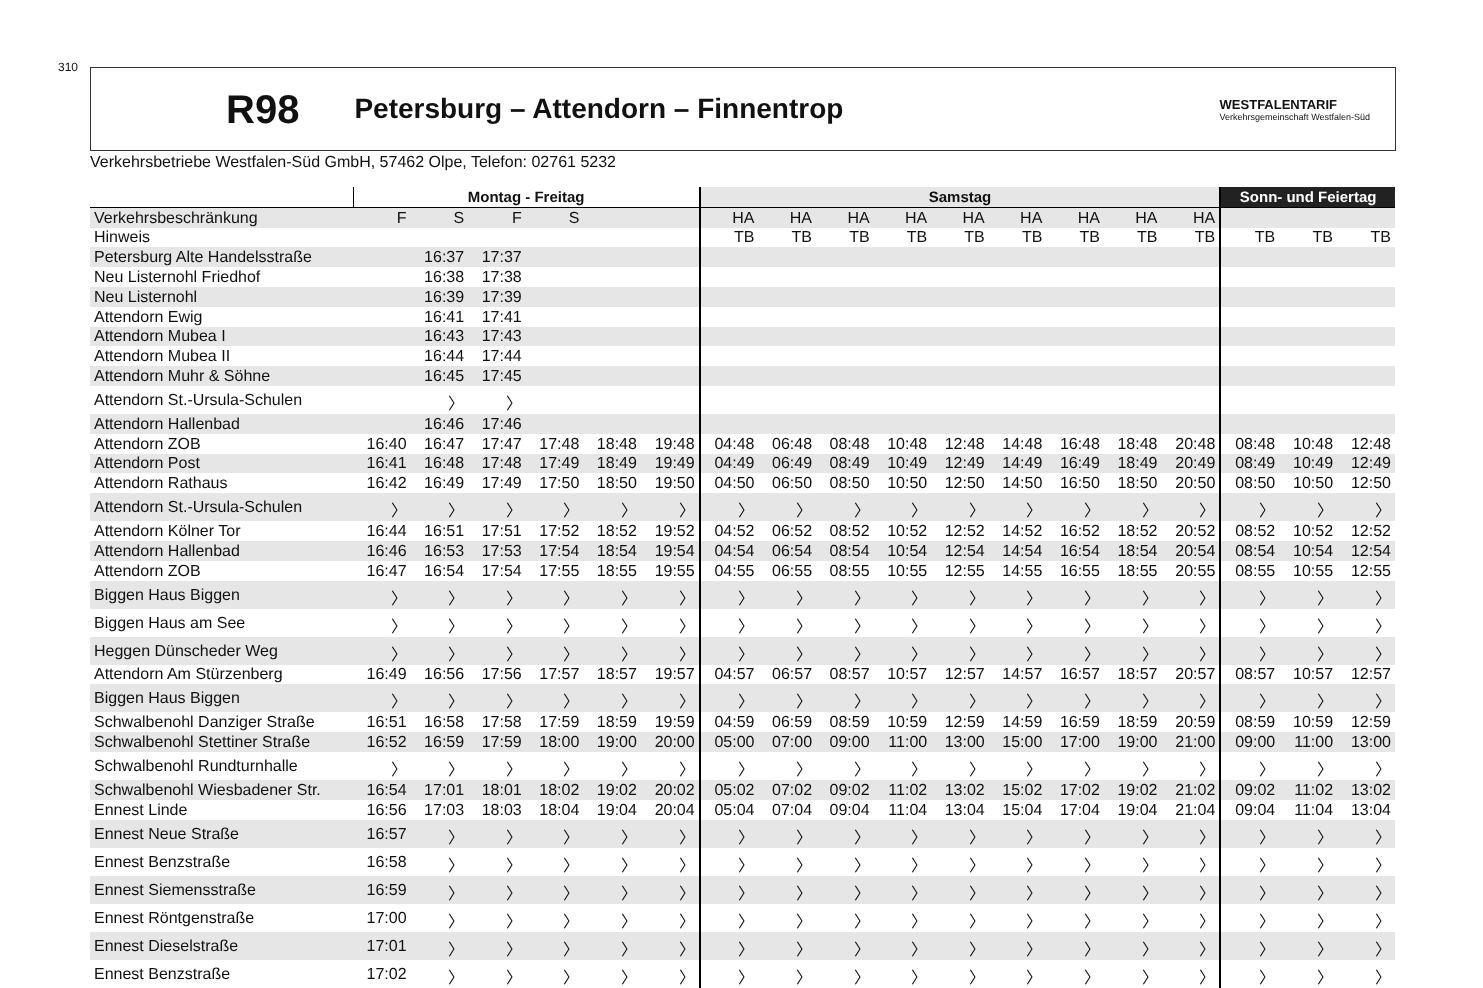310 R98 Petersburg – Attendorn – Finnentrop WESTFALENTARIF
Verkehrsgemeinschaft Westfalen-Süd
Verkehrsbetriebe Westfalen-Süd GmbH, 57462 Olpe, Telefon: 02761 5232
| | Montag - Freitag | | | | | | Samstag | | | | | | | | | Sonn- und Feiertag | | |
| --- | --- | --- | --- | --- | --- | --- | --- | --- | --- | --- | --- | --- | --- | --- | --- | --- | --- | --- |
| Verkehrsbeschränkung | F | S | F | S | | | HA | HA | HA | HA | HA | HA | HA | HA | HA | | | |
| Hinweis | | | | | | | TB | TB | TB | TB | TB | TB | TB | TB | TB | TB | TB | TB |
| Petersburg Alte Handelsstraße | | 16:37 | 17:37 | | | | | | | | | | | | | | | |
| Neu Listernohl Friedhof | | 16:38 | 17:38 | | | | | | | | | | | | | | | |
| Neu Listernohl | | 16:39 | 17:39 | | | | | | | | | | | | | | | |
| Attendorn Ewig | | 16:41 | 17:41 | | | | | | | | | | | | | | | |
| Attendorn Mubea I | | 16:43 | 17:43 | | | | | | | | | | | | | | | |
| Attendorn Mubea II | | 16:44 | 17:44 | | | | | | | | | | | | | | | |
| Attendorn Muhr & Söhne | | 16:45 | 17:45 | | | | | | | | | | | | | | | |
| Attendorn St.-Ursula-Schulen | | 〉 | 〉 | | | | | | | | | | | | | | | |
| Attendorn Hallenbad | | 16:46 | 17:46 | | | | | | | | | | | | | | | |
| Attendorn ZOB | 16:40 | 16:47 | 17:47 | 17:48 | 18:48 | 19:48 | 04:48 | 06:48 | 08:48 | 10:48 | 12:48 | 14:48 | 16:48 | 18:48 | 20:48 | 08:48 | 10:48 | 12:48 |
| Attendorn Post | 16:41 | 16:48 | 17:48 | 17:49 | 18:49 | 19:49 | 04:49 | 06:49 | 08:49 | 10:49 | 12:49 | 14:49 | 16:49 | 18:49 | 20:49 | 08:49 | 10:49 | 12:49 |
| Attendorn Rathaus | 16:42 | 16:49 | 17:49 | 17:50 | 18:50 | 19:50 | 04:50 | 06:50 | 08:50 | 10:50 | 12:50 | 14:50 | 16:50 | 18:50 | 20:50 | 08:50 | 10:50 | 12:50 |
| Attendorn St.-Ursula-Schulen | 〉 | 〉 | 〉 | 〉 | 〉 | 〉 | 〉 | 〉 | 〉 | 〉 | 〉 | 〉 | 〉 | 〉 | 〉 | 〉 | 〉 | 〉 |
| Attendorn Kölner Tor | 16:44 | 16:51 | 17:51 | 17:52 | 18:52 | 19:52 | 04:52 | 06:52 | 08:52 | 10:52 | 12:52 | 14:52 | 16:52 | 18:52 | 20:52 | 08:52 | 10:52 | 12:52 |
| Attendorn Hallenbad | 16:46 | 16:53 | 17:53 | 17:54 | 18:54 | 19:54 | 04:54 | 06:54 | 08:54 | 10:54 | 12:54 | 14:54 | 16:54 | 18:54 | 20:54 | 08:54 | 10:54 | 12:54 |
| Attendorn ZOB | 16:47 | 16:54 | 17:54 | 17:55 | 18:55 | 19:55 | 04:55 | 06:55 | 08:55 | 10:55 | 12:55 | 14:55 | 16:55 | 18:55 | 20:55 | 08:55 | 10:55 | 12:55 |
| Biggen Haus Biggen | 〉 | 〉 | 〉 | 〉 | 〉 | 〉 | 〉 | 〉 | 〉 | 〉 | 〉 | 〉 | 〉 | 〉 | 〉 | 〉 | 〉 | 〉 |
| Biggen Haus am See | 〉 | 〉 | 〉 | 〉 | 〉 | 〉 | 〉 | 〉 | 〉 | 〉 | 〉 | 〉 | 〉 | 〉 | 〉 | 〉 | 〉 | 〉 |
| Heggen Dünscheder Weg | 〉 | 〉 | 〉 | 〉 | 〉 | 〉 | 〉 | 〉 | 〉 | 〉 | 〉 | 〉 | 〉 | 〉 | 〉 | 〉 | 〉 | 〉 |
| Attendorn Am Stürzenberg | 16:49 | 16:56 | 17:56 | 17:57 | 18:57 | 19:57 | 04:57 | 06:57 | 08:57 | 10:57 | 12:57 | 14:57 | 16:57 | 18:57 | 20:57 | 08:57 | 10:57 | 12:57 |
| Biggen Haus Biggen | 〉 | 〉 | 〉 | 〉 | 〉 | 〉 | 〉 | 〉 | 〉 | 〉 | 〉 | 〉 | 〉 | 〉 | 〉 | 〉 | 〉 | 〉 |
| Schwalbenohl Danziger Straße | 16:51 | 16:58 | 17:58 | 17:59 | 18:59 | 19:59 | 04:59 | 06:59 | 08:59 | 10:59 | 12:59 | 14:59 | 16:59 | 18:59 | 20:59 | 08:59 | 10:59 | 12:59 |
| Schwalbenohl Stettiner Straße | 16:52 | 16:59 | 17:59 | 18:00 | 19:00 | 20:00 | 05:00 | 07:00 | 09:00 | 11:00 | 13:00 | 15:00 | 17:00 | 19:00 | 21:00 | 09:00 | 11:00 | 13:00 |
| Schwalbenohl Rundturnhalle | 〉 | 〉 | 〉 | 〉 | 〉 | 〉 | 〉 | 〉 | 〉 | 〉 | 〉 | 〉 | 〉 | 〉 | 〉 | 〉 | 〉 | 〉 |
| Schwalbenohl Wiesbadener Str. | 16:54 | 17:01 | 18:01 | 18:02 | 19:02 | 20:02 | 05:02 | 07:02 | 09:02 | 11:02 | 13:02 | 15:02 | 17:02 | 19:02 | 21:02 | 09:02 | 11:02 | 13:02 |
| Ennest Linde | 16:56 | 17:03 | 18:03 | 18:04 | 19:04 | 20:04 | 05:04 | 07:04 | 09:04 | 11:04 | 13:04 | 15:04 | 17:04 | 19:04 | 21:04 | 09:04 | 11:04 | 13:04 |
| Ennest Neue Straße | 16:57 | 〉 | 〉 | 〉 | 〉 | 〉 | 〉 | 〉 | 〉 | 〉 | 〉 | 〉 | 〉 | 〉 | 〉 | 〉 | 〉 | 〉 |
| Ennest Benzstraße | 16:58 | 〉 | 〉 | 〉 | 〉 | 〉 | 〉 | 〉 | 〉 | 〉 | 〉 | 〉 | 〉 | 〉 | 〉 | 〉 | 〉 | 〉 |
| Ennest Siemensstraße | 16:59 | 〉 | 〉 | 〉 | 〉 | 〉 | 〉 | 〉 | 〉 | 〉 | 〉 | 〉 | 〉 | 〉 | 〉 | 〉 | 〉 | 〉 |
| Ennest Röntgenstraße | 17:00 | 〉 | 〉 | 〉 | 〉 | 〉 | 〉 | 〉 | 〉 | 〉 | 〉 | 〉 | 〉 | 〉 | 〉 | 〉 | 〉 | 〉 |
| Ennest Dieselstraße | 17:01 | 〉 | 〉 | 〉 | 〉 | 〉 | 〉 | 〉 | 〉 | 〉 | 〉 | 〉 | 〉 | 〉 | 〉 | 〉 | 〉 | 〉 |
| Ennest Benzstraße | 17:02 | 〉 | 〉 | 〉 | 〉 | 〉 | 〉 | 〉 | 〉 | 〉 | 〉 | 〉 | 〉 | 〉 | 〉 | 〉 | 〉 | 〉 |